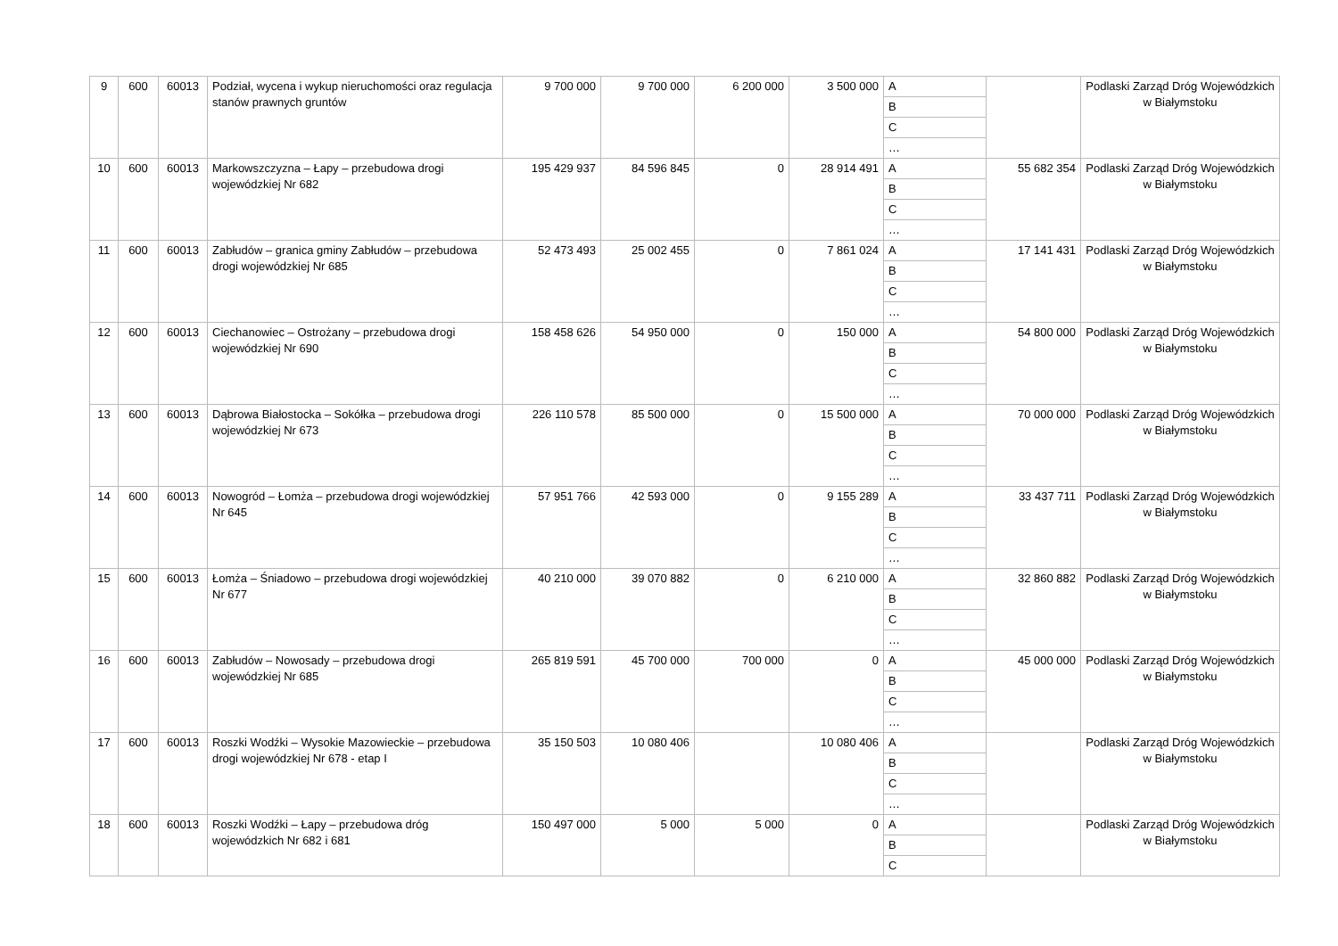| 9 | 600 | 60013 | Podział, wycena i wykup nieruchomości oraz regulacja stanów prawnych gruntów | 9 700 000 | 9 700 000 | 6 200 000 | 3 500 000 | A | | Podlaski Zarząd Dróg Wojewódzkich w Białymstoku |
| | | | | | | | | B | | |
| | | | | | | | | C | | |
| | | | | | | | | … | | |
| 10 | 600 | 60013 | Markowszczyzna – Łapy – przebudowa drogi wojewódzkiej Nr 682 | 195 429 937 | 84 596 845 | 0 | 28 914 491 | A | 55 682 354 | Podlaski Zarząd Dróg Wojewódzkich w Białymstoku |
| | | | | | | | | B | | |
| | | | | | | | | C | | |
| | | | | | | | | … | | |
| 11 | 600 | 60013 | Zabłudów – granica gminy Zabłudów – przebudowa drogi wojewódzkiej Nr 685 | 52 473 493 | 25 002 455 | 0 | 7 861 024 | A | 17 141 431 | Podlaski Zarząd Dróg Wojewódzkich w Białymstoku |
| | | | | | | | | B | | |
| | | | | | | | | C | | |
| | | | | | | | | … | | |
| 12 | 600 | 60013 | Ciechanowiec – Ostrożany – przebudowa drogi wojewódzkiej Nr 690 | 158 458 626 | 54 950 000 | 0 | 150 000 | A | 54 800 000 | Podlaski Zarząd Dróg Wojewódzkich w Białymstoku |
| | | | | | | | | B | | |
| | | | | | | | | C | | |
| | | | | | | | | … | | |
| 13 | 600 | 60013 | Dąbrowa Białostocka – Sokółka – przebudowa drogi wojewódzkiej Nr 673 | 226 110 578 | 85 500 000 | 0 | 15 500 000 | A | 70 000 000 | Podlaski Zarząd Dróg Wojewódzkich w Białymstoku |
| | | | | | | | | B | | |
| | | | | | | | | C | | |
| | | | | | | | | … | | |
| 14 | 600 | 60013 | Nowogród – Łomża – przebudowa drogi wojewódzkiej Nr 645 | 57 951 766 | 42 593 000 | 0 | 9 155 289 | A | 33 437 711 | Podlaski Zarząd Dróg Wojewódzkich w Białymstoku |
| | | | | | | | | B | | |
| | | | | | | | | C | | |
| | | | | | | | | … | | |
| 15 | 600 | 60013 | Łomża – Śniadowo – przebudowa drogi wojewódzkiej Nr 677 | 40 210 000 | 39 070 882 | 0 | 6 210 000 | A | 32 860 882 | Podlaski Zarząd Dróg Wojewódzkich w Białymstoku |
| | | | | | | | | B | | |
| | | | | | | | | C | | |
| | | | | | | | | … | | |
| 16 | 600 | 60013 | Zabłudów – Nowosady – przebudowa drogi wojewódzkiej Nr 685 | 265 819 591 | 45 700 000 | 700 000 | 0 | A | 45 000 000 | Podlaski Zarząd Dróg Wojewódzkich w Białymstoku |
| | | | | | | | | B | | |
| | | | | | | | | C | | |
| | | | | | | | | … | | |
| 17 | 600 | 60013 | Roszki Wodźki – Wysokie Mazowieckie – przebudowa drogi wojewódzkiej Nr 678 - etap I | 35 150 503 | 10 080 406 | | 10 080 406 | A | | Podlaski Zarząd Dróg Wojewódzkich w Białymstoku |
| | | | | | | | | B | | |
| | | | | | | | | C | | |
| | | | | | | | | … | | |
| 18 | 600 | 60013 | Roszki Wodźki – Łapy – przebudowa dróg wojewódzkich Nr 682 i 681 | 150 497 000 | 5 000 | 5 000 | 0 | A | | Podlaski Zarząd Dróg Wojewódzkich w Białymstoku |
| | | | | | | | | B | | |
| | | | | | | | | C | | |